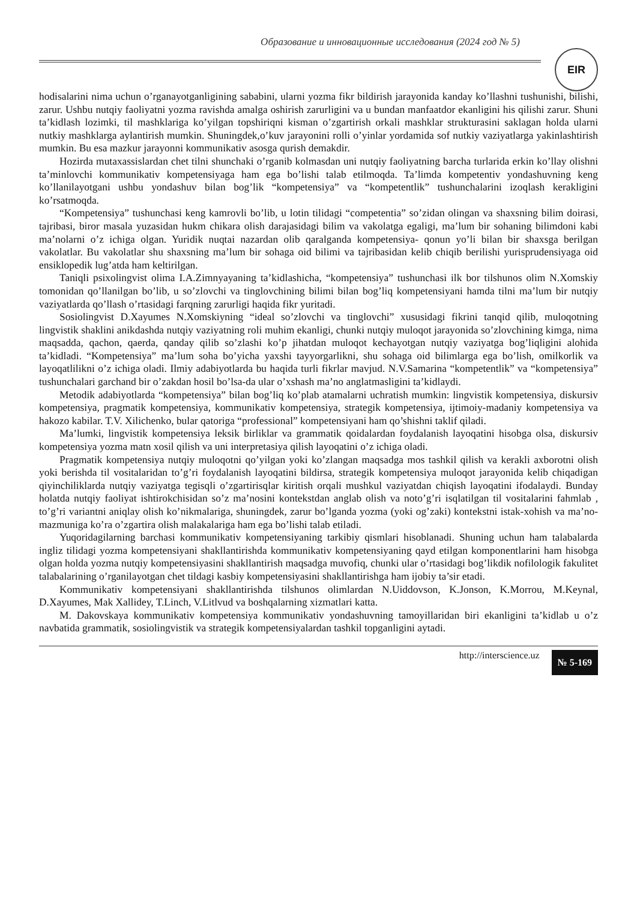Образование и инновационные исследования (2024 год № 5)
EIR
hodisalarini nima uchun o’rganayotganligining sababini, ularni yozma fikr bildirish jarayonida kanday ko’llashni tushunishi, bilishi, zarur. Ushbu nutqiy faoliyatni yozma ravishda amalga oshirish zarurligini va u bundan manfaatdor ekanligini his qilishi zarur. Shuni ta’kidlash lozimki, til mashklariga ko’yilgan topshiriqni kisman o’zgartirish orkali mashklar strukturasini saklagan holda ularni nutkiy mashklarga aylantirish mumkin. Shuningdek,o’kuv jarayonini rolli o’yinlar yordamida sof nutkiy vaziyatlarga yakinlashtirish mumkin. Bu esa mazkur jarayonni kommunikativ asosga qurish demakdir.
Hozirda mutaxassislardan chet tilni shunchaki o’rganib kolmasdan uni nutqiy faoliyatning barcha turlarida erkin ko’llay olishni ta’minlovchi kommunikativ kompetensiyaga ham ega bo’lishi talab etilmoqda. Ta’limda kompetentiv yondashuvning keng ko’llanilayotgani ushbu yondashuv bilan bog’lik “kompetensiya” va “kompetentlik” tushunchalarini izoqlash kerakligini ko’rsatmoqda.
“Kompetensiya” tushunchasi keng kamrovli bo’lib, u lotin tilidagi “competentia” so’zidan olingan va shaxsning bilim doirasi, tajribasi, biror masala yuzasidan hukm chikara olish darajasidagi bilim va vakolatga egaligi, ma’lum bir sohaning bilimdoni kabi ma’nolarni o’z ichiga olgan. Yuridik nuqtai nazardan olib qaralganda kompetensiya- qonun yo’li bilan bir shaxsga berilgan vakolatlar. Bu vakolatlar shu shaxsning ma’lum bir sohaga oid bilimi va tajribasidan kelib chiqib berilishi yurisprudensiyaga oid ensiklopedik lug’atda ham keltirilgan.
Taniqli psixolingvist olima I.A.Zimnyayaning ta’kidlashicha, “kompetensiya” tushunchasi ilk bor tilshunos olim N.Xomskiy tomonidan qo’llanilgan bo’lib, u so’zlovchi va tinglovchining bilimi bilan bog’liq kompetensiyani hamda tilni ma’lum bir nutqiy vaziyatlarda qo’llash o’rtasidagi farqning zarurligi haqida fikr yuritadi.
Sosiolingvist D.Xayumes N.Xomskiyning “ideal so’zlovchi va tinglovchi” xususidagi fikrini tanqid qilib, muloqotning lingvistik shaklini anikdashda nutqiy vaziyatning roli muhim ekanligi, chunki nutqiy muloqot jarayonida so’zlovchining kimga, nima maqsadda, qachon, qaerda, qanday qilib so’zlashi ko’p jihatdan muloqot kechayotgan nutqiy vaziyatga bog’liqligini alohida ta’kidladi. “Kompetensiya” ma’lum soha bo’yicha yaxshi tayyorgarlikni, shu sohaga oid bilimlarga ega bo’lish, omilkorlik va layoqatlilikni o’z ichiga oladi. Ilmiy adabiyotlarda bu haqida turli fikrlar mavjud. N.V.Samarina “kompetentlik” va “kompetensiya” tushunchalari garchand bir o’zakdan hosil bo’lsa-da ular o’xshash ma’no anglatmasligini ta’kidlaydi.
Metodik adabiyotlarda “kompetensiya” bilan bog’liq ko’plab atamalarni uchratish mumkin: lingvistik kompetensiya, diskursiv kompetensiya, pragmatik kompetensiya, kommunikativ kompetensiya, strategik kompetensiya, ijtimoiy-madaniy kompetensiya va hakozo kabilar. T.V. Xilichenko, bular qatoriga “professional” kompetensiyani ham qo’shishni taklif qiladi.
Ma’lumki, lingvistik kompetensiya leksik birliklar va grammatik qoidalardan foydalanish layoqatini hisobga olsa, diskursiv kompetensiya yozma matn xosil qilish va uni interpretasiya qilish layoqatini o’z ichiga oladi.
Pragmatik kompetensiya nutqiy muloqotni qo’yilgan yoki ko’zlangan maqsadga mos tashkil qilish va kerakli axborotni olish yoki berishda til vositalaridan to’g’ri foydalanish layoqatini bildirsa, strategik kompetensiya muloqot jarayonida kelib chiqadigan qiyinchiliklarda nutqiy vaziyatga tegisqli o’zgartirisqlar kiritish orqali mushkul vaziyatdan chiqish layoqatini ifodalaydi. Bunday holatda nutqiy faoliyat ishtirokchisidan so’z ma’nosini kontekstdan anglab olish va noto’g’ri isqlatilgan til vositalarini fahmlab , to’g’ri variantni aniqlay olish ko’nikmalariga, shuningdek, zarur bo’lganda yozma (yoki og’zaki) kontekstni istak-xohish va ma’no-mazmuniga ko’ra o’zgartira olish malakalariga ham ega bo’lishi talab etiladi.
Yuqoridagilarning barchasi kommunikativ kompetensiyaning tarkibiy qismlari hisoblanadi. Shuning uchun ham talabalarda ingliz tilidagi yozma kompetensiyani shakllantirishda kommunikativ kompetensiyaning qayd etilgan komponentlarini ham hisobga olgan holda yozma nutqiy kompetensiyasini shakllantirish maqsadga muvofiq, chunki ular o’rtasidagi bog’likdik nofilologik fakulitet talabalarining o’rganilayotgan chet tildagi kasbiy kompetensiyasini shakllantirishga ham ijobiy ta’sir etadi.
Kommunikativ kompetensiyani shakllantirishda tilshunos olimlardan N.Uiddovson, K.Jonson, K.Morrou, M.Keynal, D.Xayumes, Mak Xallidey, T.Linch, V.Litlvud va boshqalarning xizmatlari katta.
M. Dakovskaya kommunikativ kompetensiya kommunikativ yondashuvning tamoyillaridan biri ekanligini ta’kidlab u o’z navbatida grammatik, sosiolingvistik va strategik kompetensiyalardan tashkil topganligini aytadi.
http://interscience.uz № 5-169